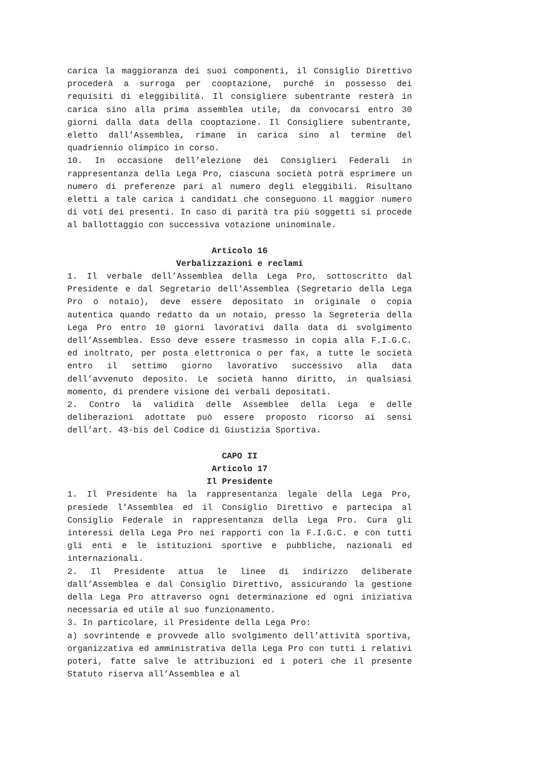carica la maggioranza dei suoi componenti, il Consiglio Direttivo procederà a surroga per cooptazione, purché in possesso dei requisiti di eleggibilità. Il consigliere subentrante resterà in carica sino alla prima assemblea utile, da convocarsi entro 30 giorni dalla data della cooptazione. Il Consigliere subentrante, eletto dall’Assemblea, rimane in carica sino al termine del quadriennio olimpico in corso.
10. In occasione dell’elezione dei Consiglieri Federali in rappresentanza della Lega Pro, ciascuna società potrà esprimere un numero di preferenze pari al numero degli eleggibili. Risultano eletti a tale carica i candidati che conseguono il maggior numero di voti dei presenti. In caso di parità tra più soggetti si procede al ballottaggio con successiva votazione uninominale.
Articolo 16
Verbalizzazioni e reclami
1. Il verbale dell’Assemblea della Lega Pro, sottoscritto dal Presidente e dal Segretario dell'Assemblea (Segretario della Lega Pro o notaio), deve essere depositato in originale o copia autentica quando redatto da un notaio, presso la Segreteria della Lega Pro entro 10 giorni lavorativi dalla data di svolgimento dell’Assemblea. Esso deve essere trasmesso in copia alla F.I.G.C. ed inoltrato, per posta elettronica o per fax, a tutte le società entro il settimo giorno lavorativo successivo alla data dell’avvenuto deposito. Le società hanno diritto, in qualsiasi momento, di prendere visione dei verbali depositati.
2. Contro la validità delle Assemblee della Lega e delle deliberazioni adottate può essere proposto ricorso ai sensi dell’art. 43-bis del Codice di Giustizia Sportiva.
CAPO II
Articolo 17
Il Presidente
1. Il Presidente ha la rappresentanza legale della Lega Pro, presiede l’Assemblea ed il Consiglio Direttivo e partecipa al Consiglio Federale in rappresentanza della Lega Pro. Cura gli interessi della Lega Pro nei rapporti con la F.I.G.C. e con tutti gli enti e le istituzioni sportive e pubbliche, nazionali ed internazionali.
2. Il Presidente attua le linee di indirizzo deliberate dall’Assemblea e dal Consiglio Direttivo, assicurando la gestione della Lega Pro attraverso ogni determinazione ed ogni iniziativa necessaria ed utile al suo funzionamento.
3. In particolare, il Presidente della Lega Pro:
a) sovrintende e provvede allo svolgimento dell’attività sportiva, organizzativa ed amministrativa della Lega Pro con tutti i relativi poteri, fatte salve le attribuzioni ed i poteri che il presente Statuto riserva all’Assemblea e al